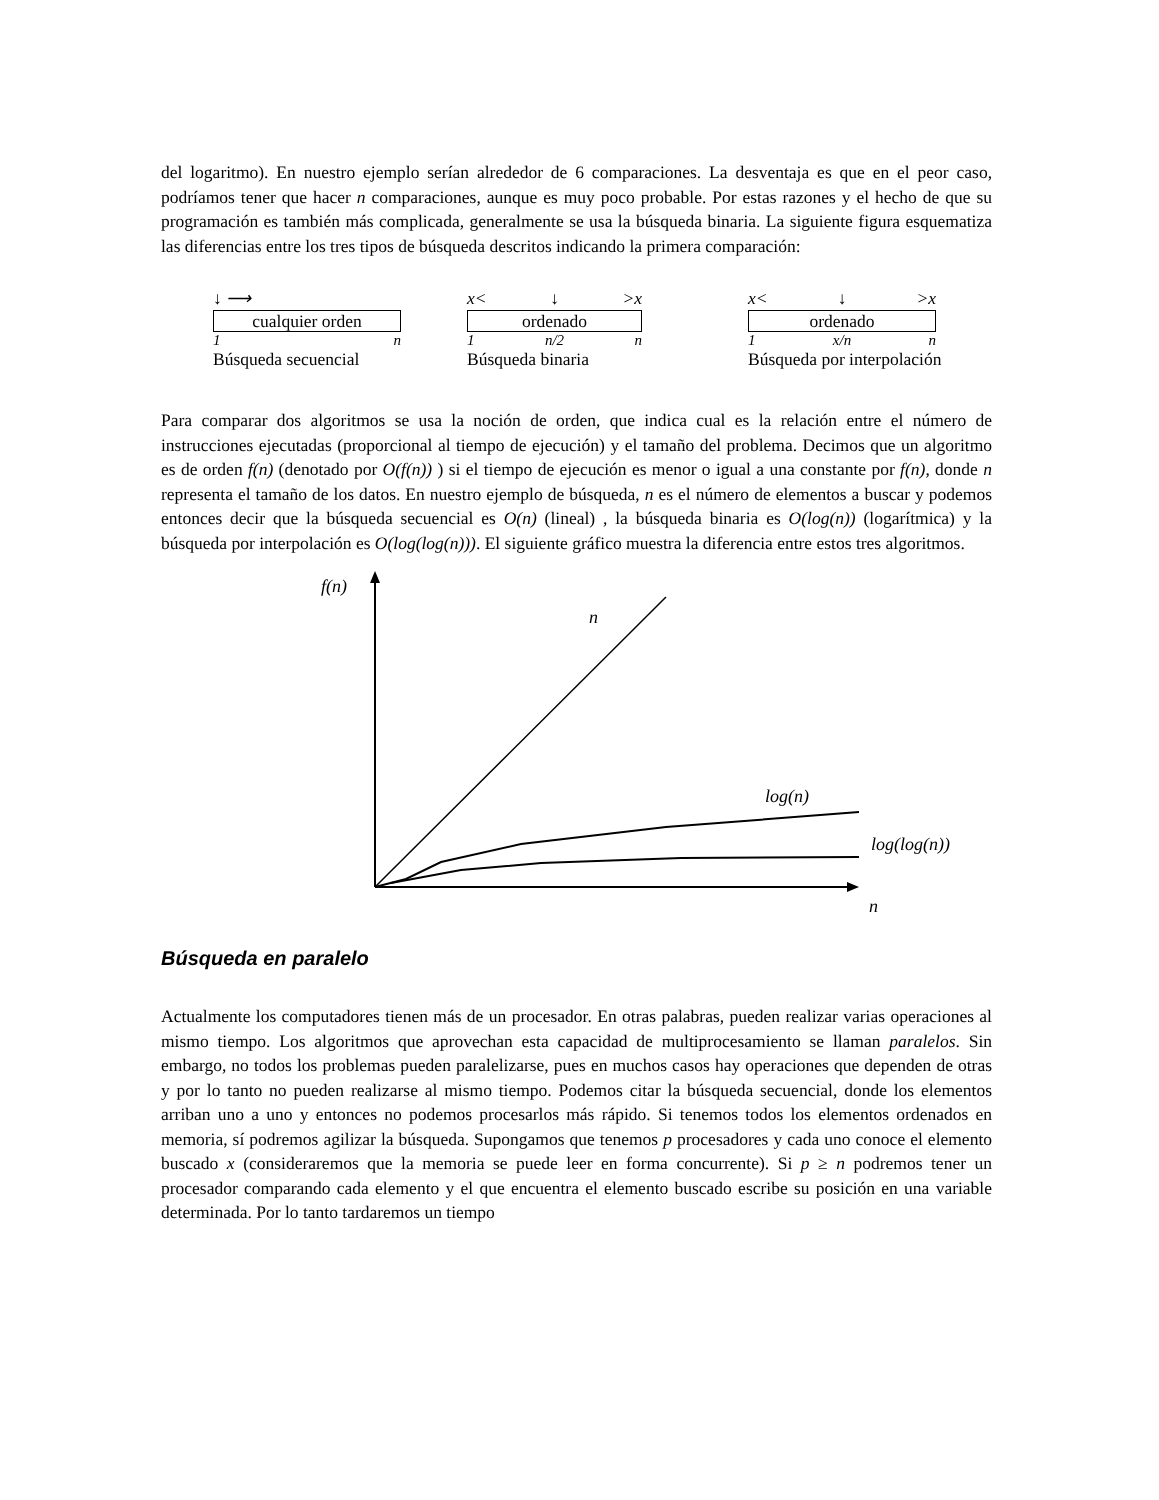del logaritmo). En nuestro ejemplo serían alrededor de 6 comparaciones. La desventaja es que en el peor caso, podríamos tener que hacer n comparaciones, aunque es muy poco probable. Por estas razones y el hecho de que su programación es también más complicada, generalmente se usa la búsqueda binaria. La siguiente figura esquematiza las diferencias entre los tres tipos de búsqueda descritos indicando la primera comparación:
↓ ⟶
cualquier orden
1 n
Búsqueda secuencial
x< ↓ >x
ordenado
1 n/2 n
Búsqueda binaria
x< ↓ >x
ordenado
1 x/n n
Búsqueda por interpolación
Para comparar dos algoritmos se usa la noción de orden, que indica cual es la relación entre el número de instrucciones ejecutadas (proporcional al tiempo de ejecución) y el tamaño del problema. Decimos que un algoritmo es de orden f(n) (denotado por O(f(n)) ) si el tiempo de ejecución es menor o igual a una constante por f(n), donde n representa el tamaño de los datos. En nuestro ejemplo de búsqueda, n es el número de elementos a buscar y podemos entonces decir que la búsqueda secuencial es O(n) (lineal) , la búsqueda binaria es O(log(n)) (logarítmica) y la búsqueda por interpolación es O(log(log(n))). El siguiente gráfico muestra la diferencia entre estos tres algoritmos.
f(n)
n
n
log(n)
log(log(n))
Búsqueda en paralelo
Actualmente los computadores tienen más de un procesador. En otras palabras, pueden realizar varias operaciones al mismo tiempo. Los algoritmos que aprovechan esta capacidad de multiprocesamiento se llaman paralelos. Sin embargo, no todos los problemas pueden paralelizarse, pues en muchos casos hay operaciones que dependen de otras y por lo tanto no pueden realizarse al mismo tiempo. Podemos citar la búsqueda secuencial, donde los elementos arriban uno a uno y entonces no podemos procesarlos más rápido. Si tenemos todos los elementos ordenados en memoria, sí podremos agilizar la búsqueda. Supongamos que tenemos p procesadores y cada uno conoce el elemento buscado x (consideraremos que la memoria se puede leer en forma concurrente). Si p ≥ n podremos tener un procesador comparando cada elemento y el que encuentra el elemento buscado escribe su posición en una variable determinada. Por lo tanto tardaremos un tiempo